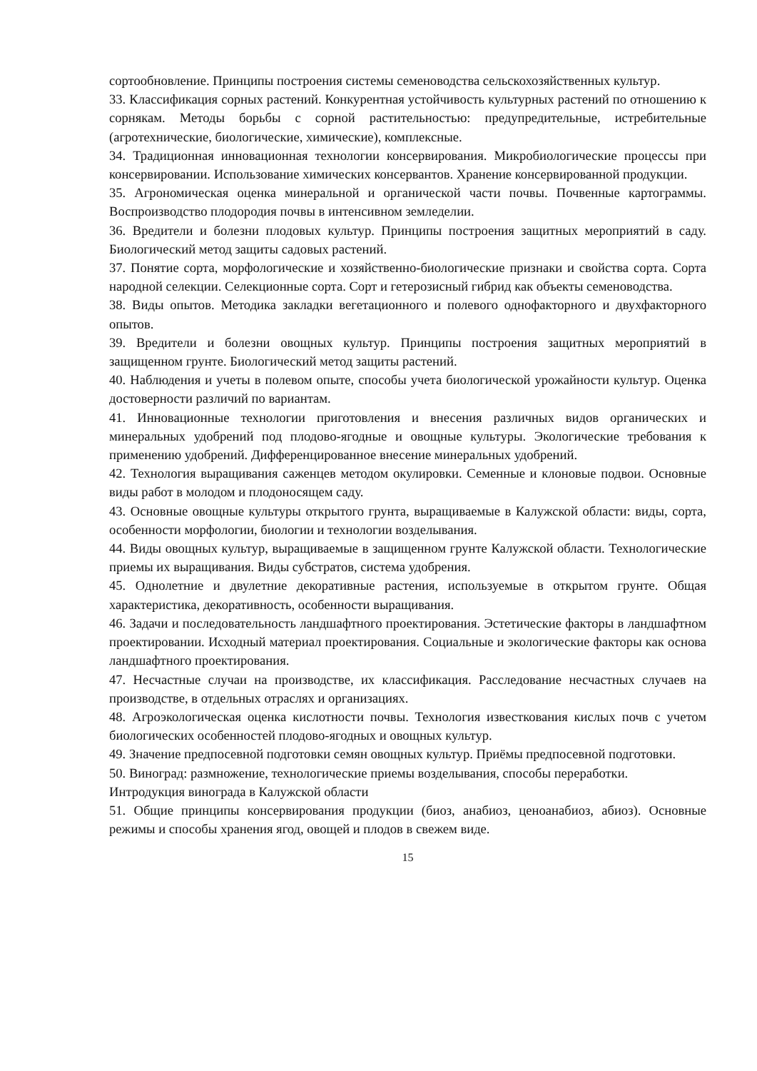сортообновление. Принципы построения системы семеноводства сельскохозяйственных культур.
33. Классификация сорных растений. Конкурентная устойчивость культурных растений по отношению к сорнякам. Методы борьбы с сорной растительностью: предупредительные, истребительные (агротехнические, биологические, химические), комплексные.
34. Традиционная инновационная технологии консервирования. Микробиологические процессы при консервировании. Использование химических консервантов. Хранение консервированной продукции.
35. Агрономическая оценка минеральной и органической части почвы. Почвенные картограммы. Воспроизводство плодородия почвы в интенсивном земледелии.
36. Вредители и болезни плодовых культур. Принципы построения защитных мероприятий в саду. Биологический метод защиты садовых растений.
37. Понятие сорта, морфологические и хозяйственно-биологические признаки и свойства сорта. Сорта народной селекции. Селекционные сорта. Сорт и гетерозисный гибрид как объекты семеноводства.
38. Виды опытов. Методика закладки вегетационного и полевого однофакторного и двухфакторного опытов.
39. Вредители и болезни овощных культур. Принципы построения защитных мероприятий в защищенном грунте. Биологический метод защиты растений.
40. Наблюдения и учеты в полевом опыте, способы учета биологической урожайности культур. Оценка достоверности различий по вариантам.
41. Инновационные технологии приготовления и внесения различных видов органических и минеральных удобрений под плодово-ягодные и овощные культуры. Экологические требования к применению удобрений. Дифференцированное внесение минеральных удобрений.
42. Технология выращивания саженцев методом окулировки. Семенные и клоновые подвои. Основные виды работ в молодом и плодоносящем саду.
43. Основные овощные культуры открытого грунта, выращиваемые в Калужской области: виды, сорта, особенности морфологии, биологии и технологии возделывания.
44. Виды овощных культур, выращиваемые в защищенном грунте Калужской области. Технологические приемы их выращивания. Виды субстратов, система удобрения.
45. Однолетние и двулетние декоративные растения, используемые в открытом грунте. Общая характеристика, декоративность, особенности выращивания.
46. Задачи и последовательность ландшафтного проектирования. Эстетические факторы в ландшафтном проектировании. Исходный материал проектирования. Социальные и экологические факторы как основа ландшафтного проектирования.
47. Несчастные случаи на производстве, их классификация. Расследование несчастных случаев на производстве, в отдельных отраслях и организациях.
48. Агроэкологическая оценка кислотности почвы. Технология известкования кислых почв с учетом биологических особенностей плодово-ягодных и овощных культур.
49. Значение предпосевной подготовки семян овощных культур. Приёмы предпосевной подготовки.
50. Виноград: размножение, технологические приемы возделывания, способы переработки. Интродукция винограда в Калужской области
51. Общие принципы консервирования продукции (биоз, анабиоз, ценоанабиоз, абиоз). Основные режимы и способы хранения ягод, овощей и плодов в свежем виде.
15